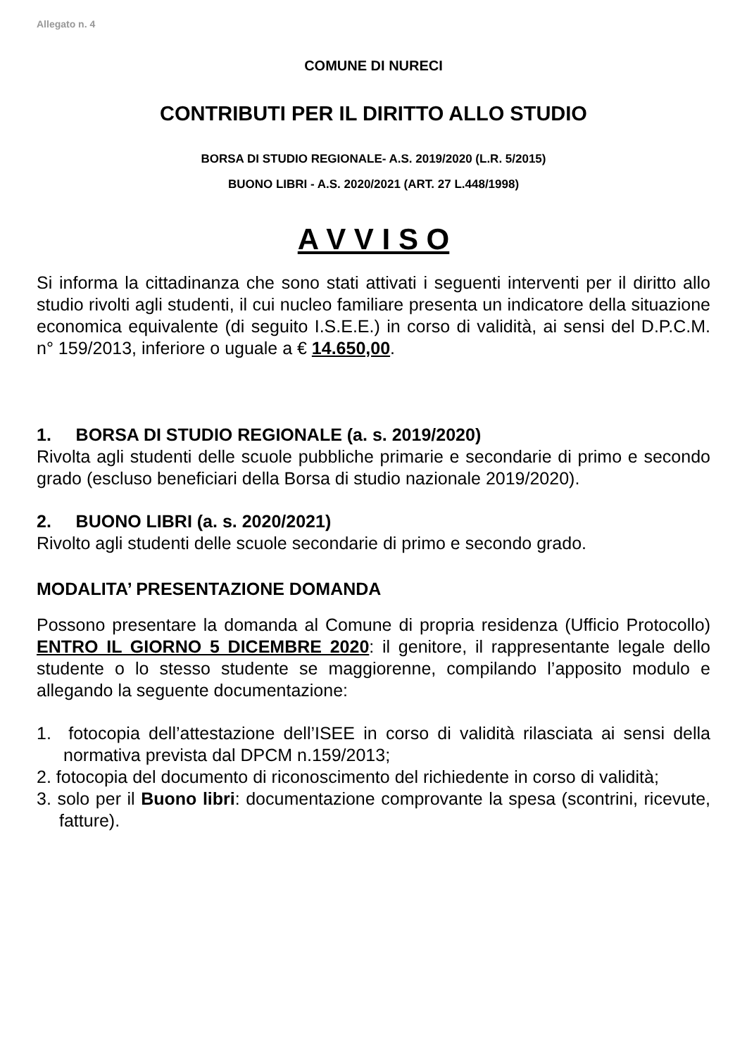Allegato n. 4
COMUNE DI NURECI
CONTRIBUTI PER IL DIRITTO ALLO STUDIO
BORSA DI STUDIO REGIONALE- A.S. 2019/2020 (L.R. 5/2015)
BUONO LIBRI - A.S. 2020/2021 (ART. 27 L.448/1998)
A V V I S O
Si informa la cittadinanza che sono stati attivati i seguenti interventi per il diritto allo studio rivolti agli studenti, il cui nucleo familiare presenta un indicatore della situazione economica equivalente (di seguito I.S.E.E.) in corso di validità, ai sensi del D.P.C.M. n° 159/2013, inferiore o uguale a € 14.650,00.
1. BORSA DI STUDIO REGIONALE (a. s. 2019/2020)
Rivolta agli studenti delle scuole pubbliche primarie e secondarie di primo e secondo grado (escluso beneficiari della Borsa di studio nazionale 2019/2020).
2. BUONO LIBRI (a. s. 2020/2021)
Rivolto agli studenti delle scuole secondarie di primo e secondo grado.
MODALITA’ PRESENTAZIONE DOMANDA
Possono presentare la domanda al Comune di propria residenza (Ufficio Protocollo) ENTRO IL GIORNO 5 DICEMBRE 2020: il genitore, il rappresentante legale dello studente o lo stesso studente se maggiorenne, compilando l’apposito modulo e allegando la seguente documentazione:
1. fotocopia dell’attestazione dell’ISEE in corso di validità rilasciata ai sensi della normativa prevista dal DPCM n.159/2013;
2. fotocopia del documento di riconoscimento del richiedente in corso di validità;
3. solo per il Buono libri: documentazione comprovante la spesa (scontrini, ricevute, fatture).